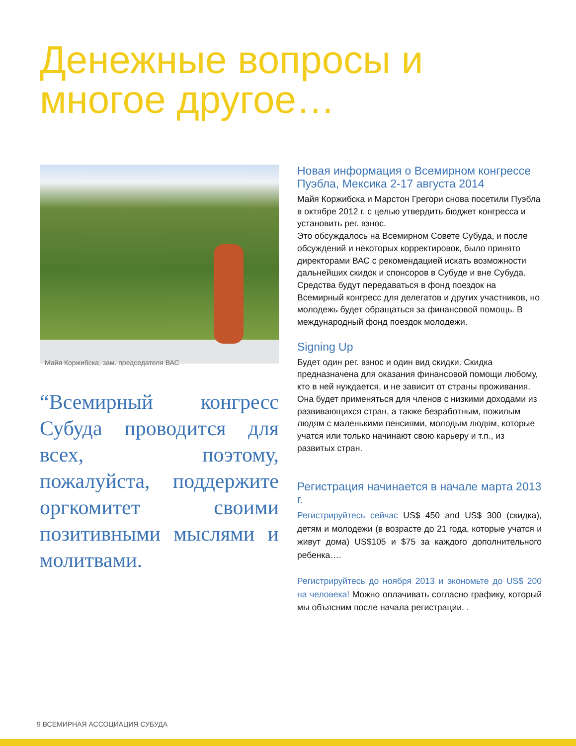Денежные вопросы и
многое другое…
Майя Коржибска, зам. председателя ВАС
“Всемирный конгресс Субуда проводится для всех, поэтому, пожалуйста, поддержите оргкомитет своими позитивными мыслями и молитвами.
Новая информация о Всемирном конгрессе
Пуэбла, Мексика 2-17 августа 2014
Майя Коржибска и Марстон Грегори снова посетили Пуэбла в октябре 2012 г. с целью утвердить бюджет конгресса и установить рег. взнос.
Это обсуждалось на Всемирном Совете Субуда, и после обсуждений и некоторых корректировок, было принято директорами ВАС с рекомендацией искать возможности дальнейших скидок и спонсоров в Субуде и вне Субуда. Средства будут передаваться в фонд поездок на Всемирный конгресс для делегатов и других участников, но молодежь будет обращаться за финансовой помощь. В международный фонд поездок молодежи.
Signing Up
Будет один рег. взнос и один вид скидки. Скидка предназначена для оказания финансовой помощи любому, кто в ней нуждается, и не зависит от страны проживания. Она будет применяться для членов с низкими доходами из развивающихся стран, а также безработным, пожилым людям с маленькими пенсиями, молодым людям, которые учатся или только начинают свою карьеру и т.п., из развитых стран.
Регистрация начинается в начале марта 2013 г.
Регистрируйтесь сейчас US$ 450 and US$ 300 (скидка), детям и молодежи (в возрасте до 21 года, которые учатся и живут дома) US$105 и $75 за каждого дополнительного ребенка….
Регистрируйтесь до ноября 2013 и экономьте до US$ 200 на человека! Можно оплачивать согласно графику, который мы объясним после начала регистрации. .
9 ВСЕМИРНАЯ АССОЦИАЦИЯ СУБУДА